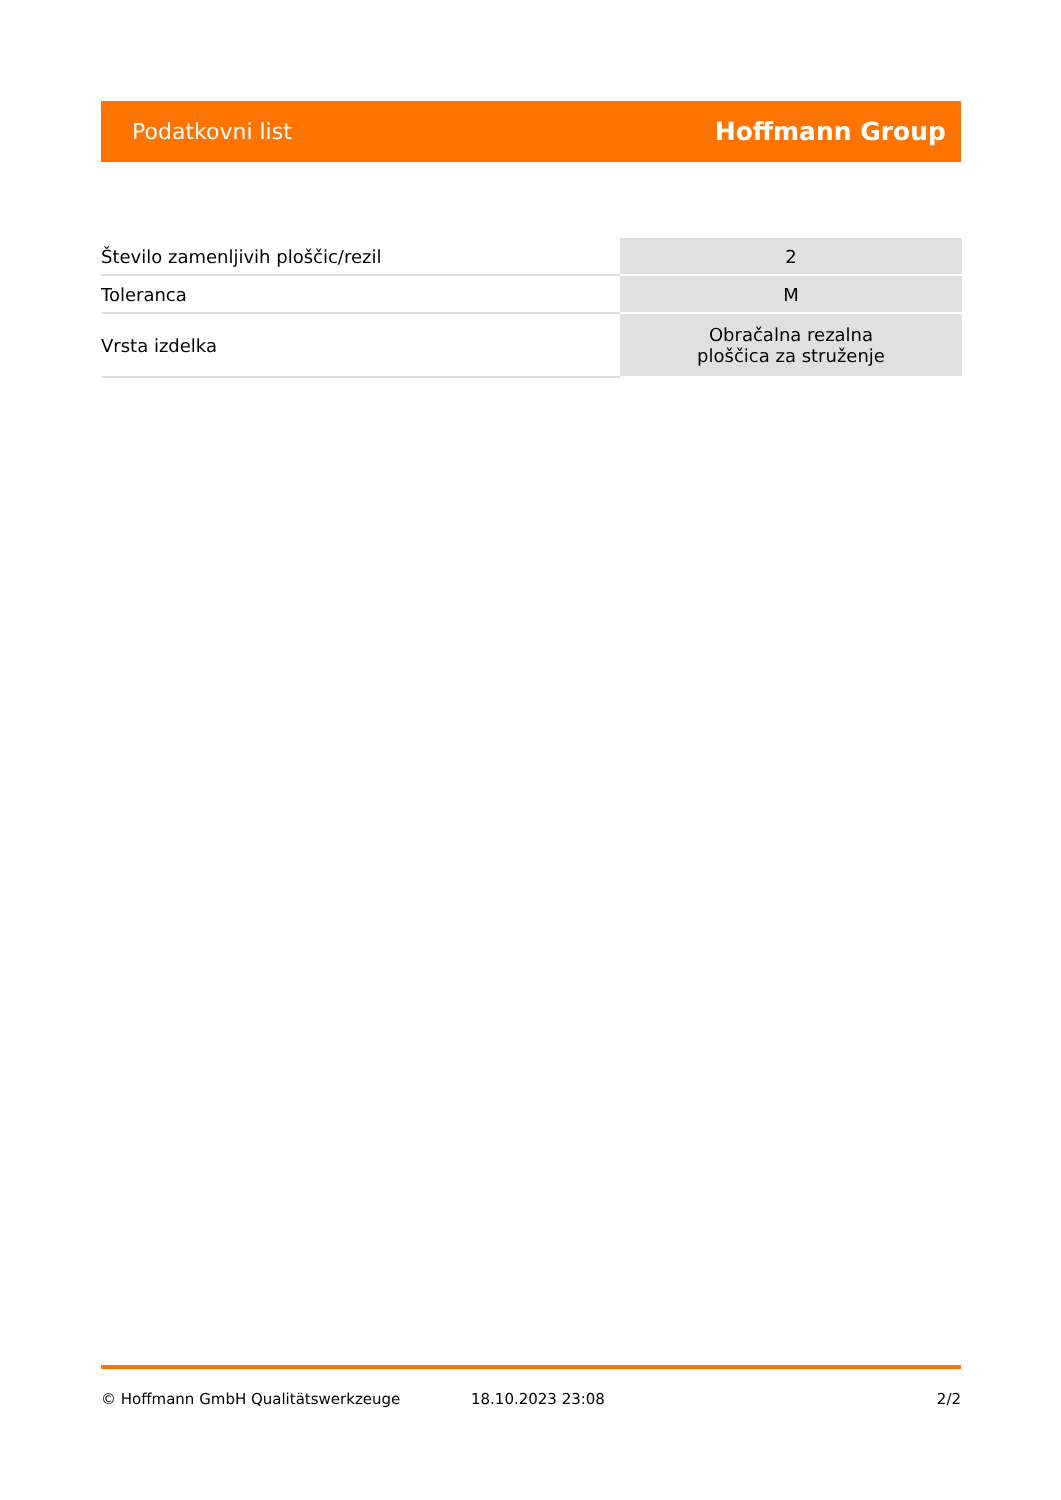Podatkovni list Hoffmann Group
| Število zamenljivih ploščic/rezil | 2 |
| Toleranca | M |
| Vrsta izdelka | Obračalna rezalna ploščica za struženje |
© Hoffmann GmbH Qualitätswerkzeuge 18.10.2023 23:08 2/2